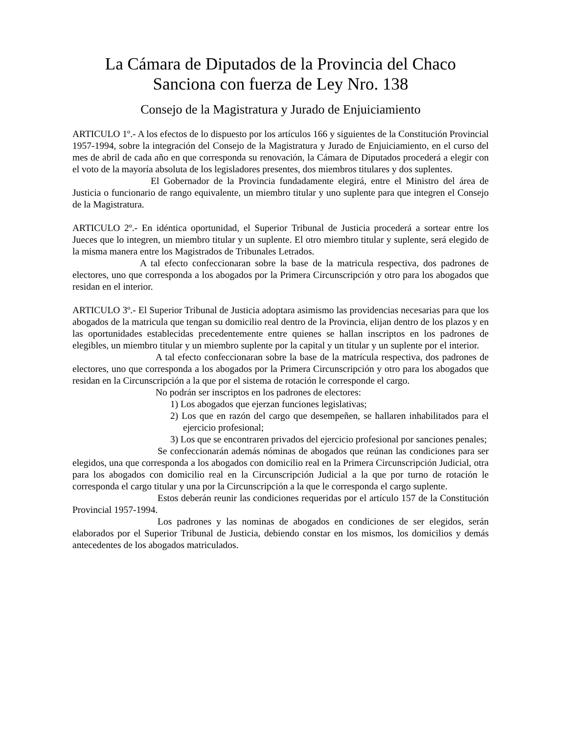La Cámara de Diputados de la Provincia del Chaco
Sanciona con fuerza de Ley Nro. 138
Consejo de la Magistratura y Jurado de Enjuiciamiento
ARTICULO 1º.- A los efectos de lo dispuesto por los artículos 166 y siguientes de la Constitución Provincial 1957-1994, sobre la integración del Consejo de la Magistratura y Jurado de Enjuiciamiento, en el curso del mes de abril de cada año en que corresponda su renovación, la Cámara de Diputados procederá a elegir con el voto de la mayoría absoluta de los legisladores presentes, dos miembros titulares y dos suplentes.
El Gobernador de la Provincia fundadamente elegirá, entre el Ministro del área de Justicia o funcionario de rango equivalente, un miembro titular y uno suplente para que integren el Consejo de la Magistratura.
ARTICULO 2º.- En idéntica oportunidad, el Superior Tribunal de Justicia procederá a sortear entre los Jueces que lo integren, un miembro titular y un suplente. El otro miembro titular y suplente, será elegido de la misma manera entre los Magistrados de Tribunales Letrados.
A tal efecto confeccionaran sobre la base de la matricula respectiva, dos padrones de electores, uno que corresponda a los abogados por la Primera Circunscripción y otro para los abogados que residan en el interior.
ARTICULO 3º.- El Superior Tribunal de Justicia adoptara asimismo las providencias necesarias para que los abogados de la matricula que tengan su domicilio real dentro de la Provincia, elijan dentro de los plazos y en las oportunidades establecidas precedentemente entre quienes se hallan inscriptos en los padrones de elegibles, un miembro titular y un miembro suplente por la capital y un titular y un suplente por el interior.
A tal efecto confeccionaran sobre la base de la matrícula respectiva, dos padrones de electores, uno que corresponda a los abogados por la Primera Circunscripción y otro para los abogados que residan en la Circunscripción a la que por el sistema de rotación le corresponde el cargo.
No podrán ser inscriptos en los padrones de electores:
1) Los abogados que ejerzan funciones legislativas;
2) Los que en razón del cargo que desempeñen, se hallaren inhabilitados para el ejercicio profesional;
3) Los que se encontraren privados del ejercicio profesional por sanciones penales;
Se confeccionarán además nóminas de abogados que reúnan las condiciones para ser elegidos, una que corresponda a los abogados con domicilio real en la Primera Circunscripción Judicial, otra para los abogados con domicilio real en la Circunscripción Judicial a la que por turno de rotación le corresponda el cargo titular y una por la Circunscripción a la que le corresponda el cargo suplente.
Estos deberán reunir las condiciones requeridas por el artículo 157 de la Constitución Provincial 1957-1994.
Los padrones y las nominas de abogados en condiciones de ser elegidos, serán elaborados por el Superior Tribunal de Justicia, debiendo constar en los mismos, los domicilios y demás antecedentes de los abogados matriculados.